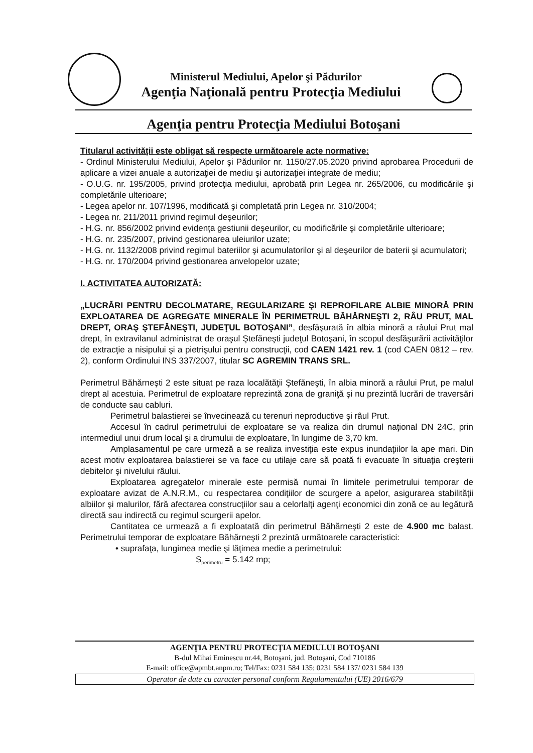Ministerul Mediului, Apelor şi Pădurilor
Agenţia Naţională pentru Protecţia Mediului
Agenţia pentru Protecţia Mediului Botoşani
Titularul activităţii este obligat să respecte următoarele acte normative:
- Ordinul Ministerului Mediului, Apelor şi Pădurilor nr. 1150/27.05.2020 privind aprobarea Procedurii de aplicare a vizei anuale a autorizaţiei de mediu şi autorizaţiei integrate de mediu;
- O.U.G. nr. 195/2005, privind protecţia mediului, aprobată prin Legea nr. 265/2006, cu modificările şi completările ulterioare;
- Legea apelor nr. 107/1996, modificată şi completată prin Legea nr. 310/2004;
- Legea nr. 211/2011 privind regimul deşeurilor;
- H.G. nr. 856/2002 privind evidenţa gestiunii deşeurilor, cu modificările şi completările ulterioare;
- H.G. nr. 235/2007, privind gestionarea uleiurilor uzate;
- H.G. nr. 1132/2008 privind regimul bateriilor şi acumulatorilor şi al deşeurilor de baterii şi acumulatori;
- H.G. nr. 170/2004 privind gestionarea anvelopelor uzate;
I. ACTIVITATEA AUTORIZATĂ:
„LUCRĂRI PENTRU DECOLMATARE, REGULARIZARE ŞI REPROFILARE ALBIE MINORĂ PRIN EXPLOATAREA DE AGREGATE MINERALE ÎN PERIMETRUL BĂHĂRNEŞTI 2, RÂU PRUT, MAL DREPT, ORAŞ ŞTEFĂNEŞTI, JUDEŢUL BOTOŞANI”, desfăşurată în albia minoră a râului Prut mal drept, în extravilanul administrat de oraşul Ştefăneşti judeţul Botoşani, în scopul desfăşurării activităţilor de extracţie a nisipului şi a pietrişului pentru construcţii, cod CAEN 1421 rev. 1 (cod CAEN 0812 – rev. 2), conform Ordinului INS 337/2007, titular SC AGREMIN TRANS SRL.
Perimetrul Băhărneşti 2 este situat pe raza localătăţii Ştefăneşti, în albia minoră a râului Prut, pe malul drept al acestuia. Perimetrul de exploatare reprezintă zona de graniţă şi nu prezintă lucrări de traversări de conducte sau cabluri.
Perimetrul balastierei se învecinează cu terenuri neproductive şi râul Prut.
Accesul în cadrul perimetrului de exploatare se va realiza din drumul naţional DN 24C, prin intermediul unui drum local şi a drumului de exploatare, în lungime de 3,70 km.
Amplasamentul pe care urmeză a se realiza investiţia este expus inundaţiilor la ape mari. Din acest motiv exploatarea balastierei se va face cu utilaje care să poată fi evacuate în situaţia creşterii debitelor şi nivelului râului.
Exploatarea agregatelor minerale este permisă numai în limitele perimetrului temporar de exploatare avizat de A.N.R.M., cu respectarea condiţiilor de scurgere a apelor, asigurarea stabilităţii albiilor şi malurilor, fără afectarea construcţiilor sau a celorlalţi agenţi economici din zonă ce au legătură directă sau indirectă cu regimul scurgerii apelor.
Cantitatea ce urmează a fi exploatată din perimetrul Băhărneşti 2 este de 4.900 mc balast. Perimetrului temporar de exploatare Băhărneşti 2 prezintă următoarele caracteristici:
• suprafaţa, lungimea medie şi lăţimea medie a perimetrului:
S<sub>perimetru</sub> = 5.142 mp;
AGENŢIA PENTRU PROTECŢIA MEDIULUI BOTOŞANI
B-dul Mihai Eminescu nr.44, Botoşani, jud. Botoşani, Cod 710186
E-mail: office@apmbt.anpm.ro; Tel/Fax: 0231 584 135; 0231 584 137/ 0231 584 139
Operator de date cu caracter personal conform Regulamentului (UE) 2016/679